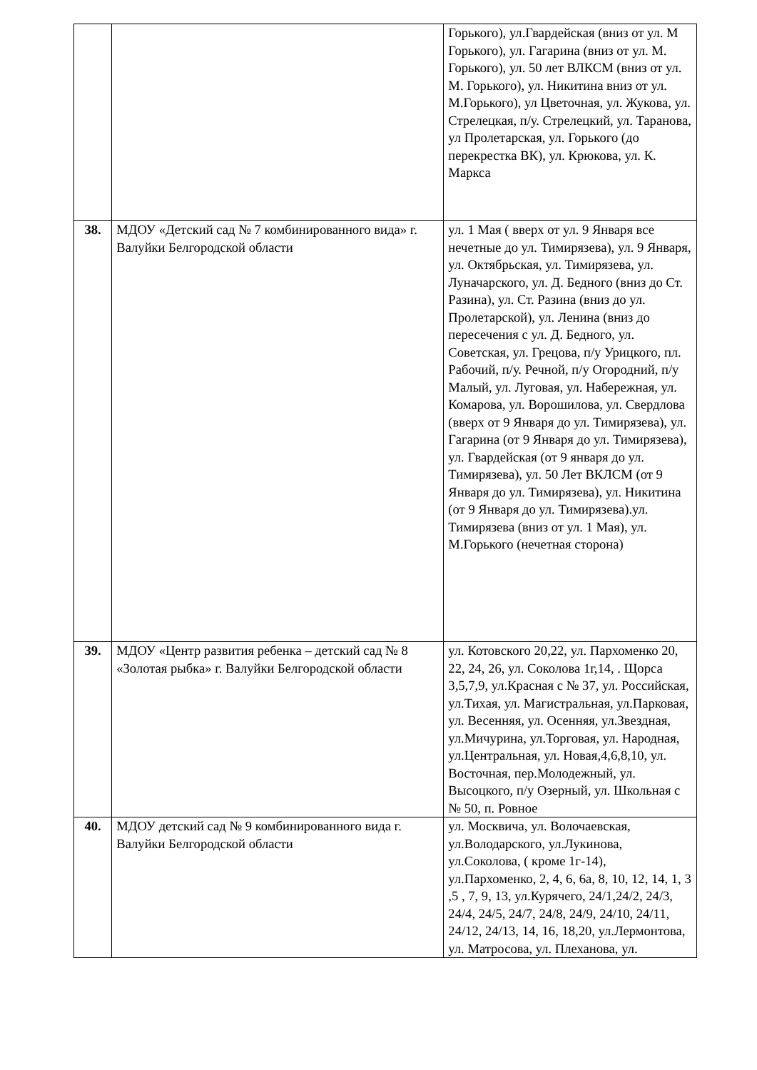| | | Горького), ул.Гвардейская (вниз от ул. М Горького), ул. Гагарина (вниз от ул. М. Горького), ул. 50 лет ВЛКСМ (вниз от ул. М. Горького), ул. Никитина вниз от ул. М.Горького), ул Цветочная, ул. Жукова, ул. Стрелецкая, п/у. Стрелецкий, ул. Таранова, ул Пролетарская, ул. Горького (до перекрестка ВК), ул. Крюкова, ул. К. Маркса |
| 38. | МДОУ «Детский сад № 7 комбинированного вида» г. Валуйки Белгородской области | ул. 1 Мая ( вверх от ул. 9 Января все нечетные до ул. Тимирязева), ул. 9 Января, ул. Октябрьская, ул. Тимирязева, ул. Луначарского, ул. Д. Бедного (вниз до Ст. Разина), ул. Ст. Разина (вниз до ул. Пролетарской), ул. Ленина (вниз до пересечения с ул. Д. Бедного, ул. Советская, ул. Грецова, п/у Урицкого, пл. Рабочий, п/у. Речной, п/у Огородний, п/у Малый, ул. Луговая, ул. Набережная, ул. Комарова, ул. Ворошилова, ул. Свердлова (вверх от 9 Января до ул. Тимирязева), ул. Гагарина (от 9 Января до ул. Тимирязева), ул. Гвардейская (от 9 января до ул. Тимирязева), ул. 50 Лет ВКЛСМ (от 9 Января до ул. Тимирязева), ул. Никитина (от 9 Января до ул. Тимирязева).ул. Тимирязева (вниз от ул. 1 Мая), ул. М.Горького (нечетная сторона) |
| 39. | МДОУ «Центр развития ребенка – детский сад № 8 «Золотая рыбка» г. Валуйки Белгородской области | ул. Котовского 20,22, ул. Пархоменко 20, 22, 24, 26, ул. Соколова 1г,14, . Щорса 3,5,7,9, ул.Красная с № 37, ул. Российская, ул.Тихая, ул. Магистральная, ул.Парковая, ул. Весенняя, ул. Осенняя, ул.Звездная, ул.Мичурина, ул.Торговая, ул. Народная, ул.Центральная, ул. Новая,4,6,8,10, ул. Восточная, пер.Молодежный, ул. Высоцкого, п/у Озерный, ул. Школьная с № 50, п. Ровное |
| 40. | МДОУ детский сад № 9 комбинированного вида г. Валуйки Белгородской области | ул. Москвича, ул. Волочаевская, ул.Володарского, ул.Лукинова, ул.Соколова, ( кроме 1г-14), ул.Пархоменко, 2, 4, 6, 6а, 8, 10, 12, 14, 1, 3 ,5 , 7, 9, 13, ул.Курячего, 24/1,24/2, 24/3, 24/4, 24/5, 24/7, 24/8, 24/9, 24/10, 24/11, 24/12, 24/13, 14, 16, 18,20, ул.Лермонтова, ул. Матросова, ул. Плеханова, ул. |